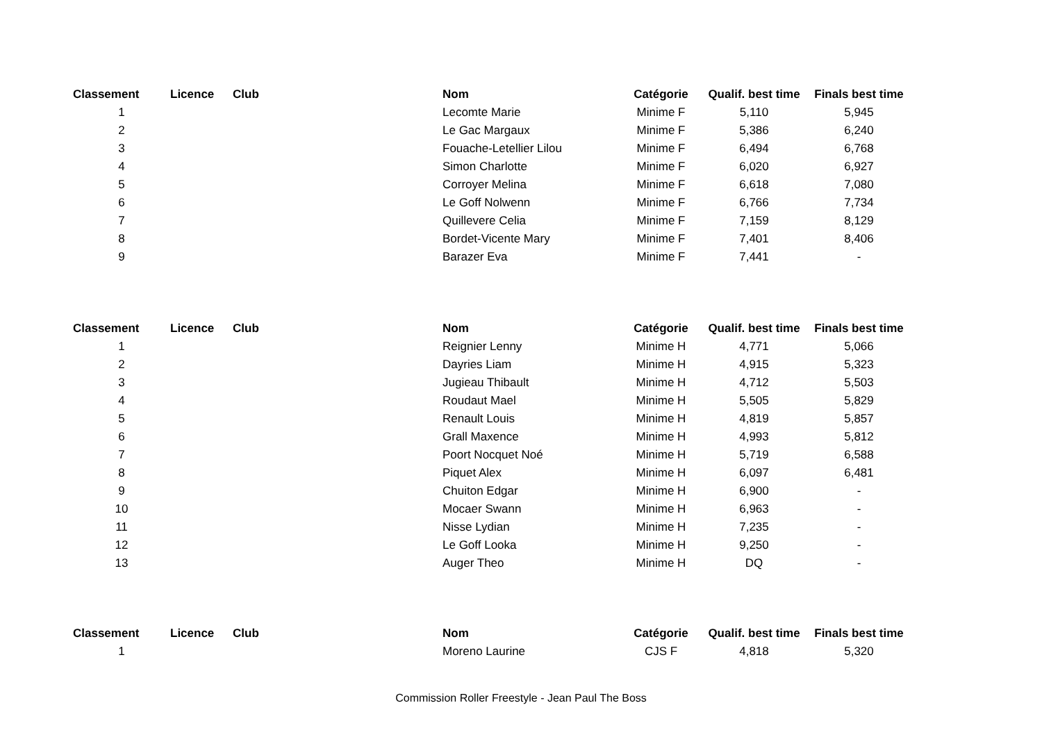| Classement | Licence | Club | Nom | Catégorie | Qualif. best time | Finals best time |
| --- | --- | --- | --- | --- | --- | --- |
| 1 | | | Lecomte Marie | Minime F | 5,110 | 5,945 |
| 2 | | | Le Gac Margaux | Minime F | 5,386 | 6,240 |
| 3 | | | Fouache-Letellier Lilou | Minime F | 6,494 | 6,768 |
| 4 | | | Simon Charlotte | Minime F | 6,020 | 6,927 |
| 5 | | | Corroyer Melina | Minime F | 6,618 | 7,080 |
| 6 | | | Le Goff Nolwenn | Minime F | 6,766 | 7,734 |
| 7 | | | Quillevere Celia | Minime F | 7,159 | 8,129 |
| 8 | | | Bordet-Vicente Mary | Minime F | 7,401 | 8,406 |
| 9 | | | Barazer Eva | Minime F | 7,441 | - |
| Classement | Licence | Club | Nom | Catégorie | Qualif. best time | Finals best time |
| --- | --- | --- | --- | --- | --- | --- |
| 1 | | | Reignier Lenny | Minime H | 4,771 | 5,066 |
| 2 | | | Dayries Liam | Minime H | 4,915 | 5,323 |
| 3 | | | Jugieau Thibault | Minime H | 4,712 | 5,503 |
| 4 | | | Roudaut Mael | Minime H | 5,505 | 5,829 |
| 5 | | | Renault Louis | Minime H | 4,819 | 5,857 |
| 6 | | | Grall Maxence | Minime H | 4,993 | 5,812 |
| 7 | | | Poort Nocquet Noé | Minime H | 5,719 | 6,588 |
| 8 | | | Piquet Alex | Minime H | 6,097 | 6,481 |
| 9 | | | Chuiton Edgar | Minime H | 6,900 | - |
| 10 | | | Mocaer Swann | Minime H | 6,963 | - |
| 11 | | | Nisse Lydian | Minime H | 7,235 | - |
| 12 | | | Le Goff Looka | Minime H | 9,250 | - |
| 13 | | | Auger Theo | Minime H | DQ | - |
| Classement | Licence | Club | Nom | Catégorie | Qualif. best time | Finals best time |
| --- | --- | --- | --- | --- | --- | --- |
| 1 | | | Moreno Laurine | CJS F | 4,818 | 5,320 |
Commission Roller Freestyle - Jean Paul The Boss